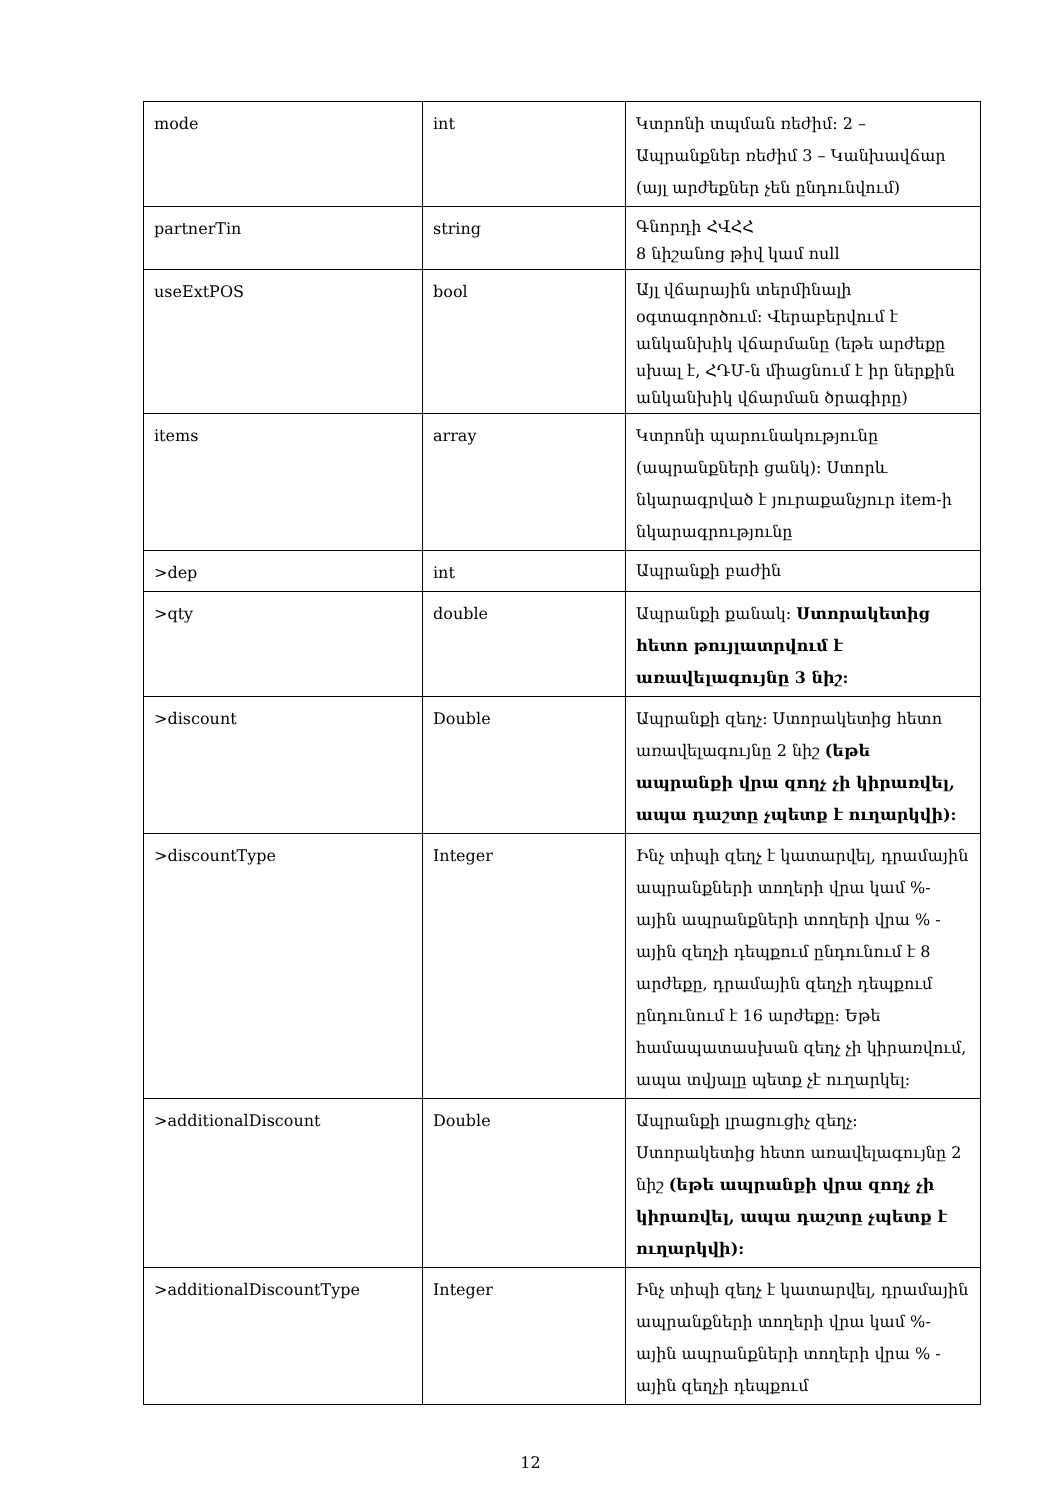| mode | int | Կտրոնի տպման ռեժիմ: 2 – Ապրանքներ ռեժիմ 3 – Կանխավճար (այլ արժեքներ չեն ընդունվում) |
| partnerTin | string | Գնորդի ՀՎՀՀ 8 նիշանոց թիվ կամ null |
| useExtPOS | bool | Այլ վճարային տերմինալի օգտագործում: Վերաբերվում է անկանխիկ վճարմանը (եթե արժեքը սխալ է, ՀԴՄ-ն միացնում է իր ներքին անկանխիկ վճարման ծրագիրը) |
| items | array | Կտրոնի պարունակությունը (ապրանքների ցանկ): Ստորև նկարագրված է յուրաքանչյուր item-ի նկարագրությունը |
| >dep | int | Ապրանքի բաժին |
| >qty | double | Ապրանքի քանակ: Ստորակետից հետո թույլատրվում է առավելագույնը 3 նիշ: |
| >discount | Double | Ապրանքի զեղչ: Ստորակետից հետո առավելագույնը 2 նիշ (եթե ապրանքի վրա զողչ չի կիրառվել, ապա դաշտը չպետք է ուղարկվի): |
| >discountType | Integer | Ինչ տիպի զեղչ է կատարվել, դրամային ապրանքների տողերի վրա կամ %-ային ապրանքների տողերի վրա % - ային զեղչի դեպքում ընդունում է 8 արժեքը, դրամային զեղչի դեպքում ընդունում է 16 արժեքը: Եթե համապատասխան զեղչ չի կիրառվում, ապա տվյալը պետք չէ ուղարկել: |
| >additionalDiscount | Double | Ապրանքի լրացուցիչ զեղչ: Ստորակետից հետո առավելագույնը 2 նիշ (եթե ապրանքի վրա զողչ չի կիրառվել, ապա դաշտը չպետք է ուղարկվի): |
| >additionalDiscountType | Integer | Ինչ տիպի զեղչ է կատարվել, դրամային ապրանքների տողերի վրա կամ %-ային ապրանքների տողերի վրա % - ային զեղչի դեպքում |
12